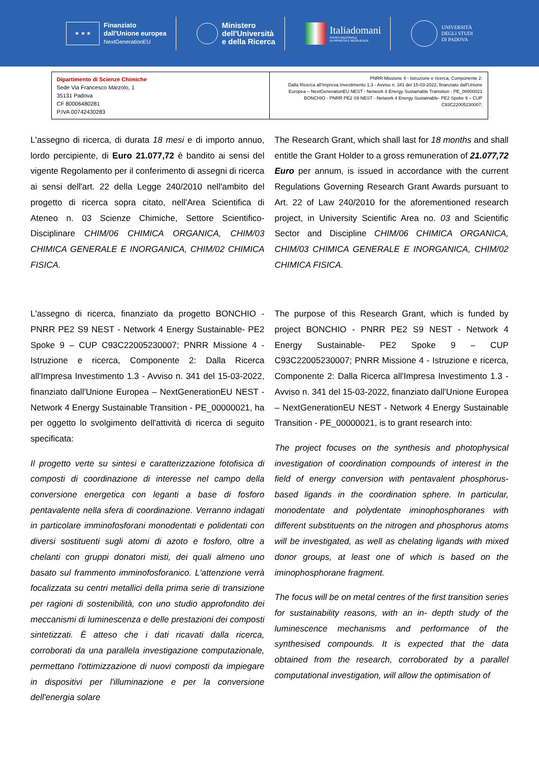★ ★ ★
Finanziato
dall'Unione europea
NextGenerationEU
Ministero
dell'Università
e della Ricerca
Italiadomani
PIANO NAZIONALE
DI RIPRESA E RESILIENZA
UNIVERSITÀ
DEGLI STUDI
DI PADOVA
| Dipartimento di Scienze Chimiche Sede Via Francesco Marzolo, 1 35131 Padova CF 80006480281 P.IVA 00742430283 | PNRR Missione 4 - Istruzione e ricerca, Componente 2: Dalla Ricerca all'Impresa Investimento 1.3 - Avviso n. 341 del 15-03-2022, finanziato dall'Unione Europea – NextGenerationEU NEST - Network 4 Energy Sustainable Transition - PE_00000021 BONCHIO - PNRR PE2 S9 NEST - Network 4 Energy Sustainable- PE2 Spoke 9 – CUP C93C22005230007; |
L'assegno di ricerca, di durata 18 mesi e di importo annuo, lordo percipiente, di Euro 21.077,72 è bandito ai sensi del vigente Regolamento per il conferimento di assegni di ricerca ai sensi dell'art. 22 della Legge 240/2010 nell'ambito del progetto di ricerca sopra citato, nell'Area Scientifica di Ateneo n. 03 Scienze Chimiche, Settore Scientifico-Disciplinare CHIM/06 CHIMICA ORGANICA, CHIM/03 CHIMICA GENERALE E INORGANICA, CHIM/02 CHIMICA FISICA.
L'assegno di ricerca, finanziato da progetto BONCHIO - PNRR PE2 S9 NEST - Network 4 Energy Sustainable- PE2 Spoke 9 – CUP C93C22005230007; PNRR Missione 4 - Istruzione e ricerca, Componente 2: Dalla Ricerca all'Impresa Investimento 1.3 - Avviso n. 341 del 15-03-2022, finanziato dall'Unione Europea – NextGenerationEU NEST - Network 4 Energy Sustainable Transition - PE_00000021, ha per oggetto lo svolgimento dell'attività di ricerca di seguito specificata:
Il progetto verte su sintesi e caratterizzazione fotofisica di composti di coordinazione di interesse nel campo della conversione energetica con leganti a base di fosforo pentavalente nella sfera di coordinazione. Verranno indagati in particolare imminofosforani monodentati e polidentati con diversi sostituenti sugli atomi di azoto e fosforo, oltre a chelanti con gruppi donatori misti, dei quali almeno uno basato sul frammento imminofosforanico. L'attenzione verrà focalizzata su centri metallici della prima serie di transizione per ragioni di sostenibilità, con uno studio approfondito dei meccanismi di luminescenza e delle prestazioni dei composti sintetizzati. È atteso che i dati ricavati dalla ricerca, corroborati da una parallela investigazione computazionale, permettano l'ottimizzazione di nuovi composti da impiegare in dispositivi per l'illuminazione e per la conversione dell'energia solare
The Research Grant, which shall last for 18 months and shall entitle the Grant Holder to a gross remuneration of 21.077,72 Euro per annum, is issued in accordance with the current Regulations Governing Research Grant Awards pursuant to Art. 22 of Law 240/2010 for the aforementioned research project, in University Scientific Area no. 03 and Scientific Sector and Discipline CHIM/06 CHIMICA ORGANICA, CHIM/03 CHIMICA GENERALE E INORGANICA, CHIM/02 CHIMICA FISICA.
The purpose of this Research Grant, which is funded by project BONCHIO - PNRR PE2 S9 NEST - Network 4 Energy Sustainable- PE2 Spoke 9 – CUP C93C22005230007; PNRR Missione 4 - Istruzione e ricerca, Componente 2: Dalla Ricerca all'Impresa Investimento 1.3 - Avviso n. 341 del 15-03-2022, finanziato dall'Unione Europea – NextGenerationEU NEST - Network 4 Energy Sustainable Transition - PE_00000021, is to grant research into:
The project focuses on the synthesis and photophysical investigation of coordination compounds of interest in the field of energy conversion with pentavalent phosphorus-based ligands in the coordination sphere. In particular, monodentate and polydentate iminophosphoranes with different substituents on the nitrogen and phosphorus atoms will be investigated, as well as chelating ligands with mixed donor groups, at least one of which is based on the iminophosphorane fragment.
The focus will be on metal centres of the first transition series for sustainability reasons, with an in- depth study of the luminescence mechanisms and performance of the synthesised compounds. It is expected that the data obtained from the research, corroborated by a parallel computational investigation, will allow the optimisation of